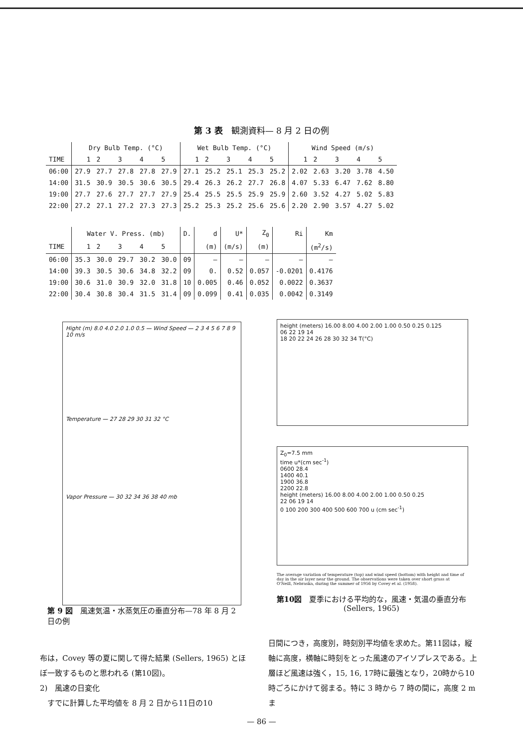第 3 表　観測資料— 8 月 2 日の例
| | Dry Bulb Temp. (°C) | | | | | Wet Bulb Temp. (°C) | | | | | Wind Speed (m/s) | | | | |
| --- | --- | --- | --- | --- | --- | --- | --- | --- | --- | --- | --- | --- | --- | --- | --- |
| TIME | 1 | 2 | 3 | 4 | 5 | 1 | 2 | 3 | 4 | 5 | 1 | 2 | 3 | 4 | 5 |
| 06:00 | 27.9 | 27.7 | 27.8 | 27.8 | 27.9 | 27.1 | 25.2 | 25.1 | 25.3 | 25.2 | 2.02 | 2.63 | 3.20 | 3.78 | 4.50 |
| 14:00 | 31.5 | 30.9 | 30.5 | 30.6 | 30.5 | 29.4 | 26.3 | 26.2 | 27.7 | 26.8 | 4.07 | 5.33 | 6.47 | 7.62 | 8.80 |
| 19:00 | 27.7 | 27.6 | 27.7 | 27.7 | 27.9 | 25.4 | 25.5 | 25.5 | 25.9 | 25.9 | 2.60 | 3.52 | 4.27 | 5.02 | 5.83 |
| 22:00 | 27.2 | 27.1 | 27.2 | 27.3 | 27.3 | 25.2 | 25.3 | 25.2 | 25.6 | 25.6 | 2.20 | 2.90 | 3.57 | 4.27 | 5.02 |
| | Water V. Press. (mb) | | | | | D. | d | U* | Z<sub>0</sub> | Ri | Km |
| --- | --- | --- | --- | --- | --- | --- | --- | --- | --- | --- | --- |
| TIME | 1 | 2 | 3 | 4 | 5 | | (m) | (m/s) | (m) | | (m<sup>2</sup>/s) |
| 06:00 | 35.3 | 30.0 | 29.7 | 30.2 | 30.0 | 09 | — | — | — | — | — |
| 14:00 | 39.3 | 30.5 | 30.6 | 34.8 | 32.2 | 09 | 0. | 0.52 | 0.057 | -0.0201 | 0.4176 |
| 19:00 | 30.6 | 31.0 | 30.9 | 32.0 | 31.8 | 10 | 0.005 | 0.46 | 0.052 | 0.0022 | 0.3637 |
| 22:00 | 30.4 | 30.8 | 30.4 | 31.5 | 31.4 | 09 | 0.099 | 0.41 | 0.035 | 0.0042 | 0.3149 |
Hight (m) 8.0 4.0 2.0 1.0 0.5 — Wind Speed — 2 3 4 5 6 7 8 9 10 m/s
Temperature — 27 28 29 30 31 32 °C
Vapor Pressure — 30 32 34 36 38 40 mb
第 9 図　風速気温・水蒸気圧の垂直分布—78 年 8 月 2 日の例
height (meters) 16.00 8.00 4.00 2.00 1.00 0.50 0.25 0.125
06 22 19 14
18 20 22 24 26 28 30 32 34 T(°C)
Z<sub>0</sub>=7.5 mm
time u*(cm sec<sup>-1</sup>)
0600 28.4
1400 40.1
1900 36.8
2200 22.8
height (meters) 16.00 8.00 4.00 2.00 1.00 0.50 0.25
22 06 19 14
0 100 200 300 400 500 600 700 u (cm sec<sup>-1</sup>)
The average variation of temperature (top) and wind speed (bottom) with height and time of day in the air layer near the ground. The observations were taken over short grass at O'Neill, Nebraska, during the summer of 1956 by Covey et al. (1958).
第10図　夏季における平均的な，風速・気温の垂直分布 (Sellers, 1965)
布は，Covey 等の夏に関して得た結果 (Sellers, 1965) とほぼ一致するものと思われる (第10図)。
2)　風速の日変化
　すでに計算した平均値を 8 月 2 日から11日の10
日間につき，高度別，時刻別平均値を求めた。第11図は，縦軸に高度，横軸に時刻をとった風速のアイソプレスである。上層ほど風速は強く，15, 16, 17時に最強となり，20時から10時ごろにかけて弱まる。特に 3 時から 7 時の間に，高度 2 m ま
— 86 —